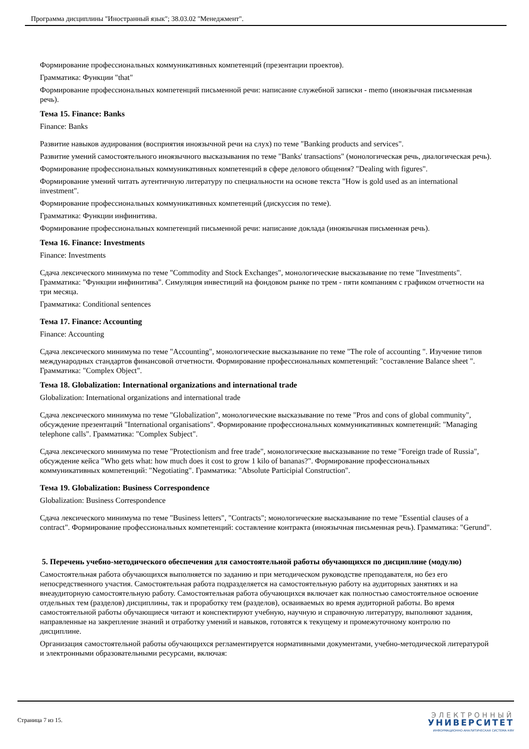Программа дисциплины "Иностранный язык"; 38.03.02 "Менеджмент".
Формирование профессиональных коммуникативных компетенций (презентации проектов).
Грамматика: Функции "that"
Формирование профессиональных компетенций письменной речи: написание служебной записки - memo (иноязычная письменная речь).
Тема 15. Finance: Banks
Finance: Banks
Развитие навыков аудирования (восприятия иноязычной речи на слух) по теме "Banking products and services".
Развитие умений самостоятельного иноязычного высказывания по теме "Banks' transactions" (монологическая речь, диалогическая речь).
Формирование профессиональных коммуникативных компетенций в сфере делового общения? "Dealing with figures".
Формирование умений читать аутентичную литературу по специальности на основе текста "How is gold used as an international investment".
Формирование профессиональных коммуникативных компетенций (дискуссия по теме).
Грамматика: Функции инфинитива.
Формирование профессиональных компетенций письменной речи: написание доклада (иноязычная письменная речь).
Тема 16. Finance: Investments
Finance: Investments
Сдача лексического минимума по теме "Commodity and Stock Exchanges", монологические высказывание по теме "Investments". Грамматика: "Функции инфинитива". Симуляция инвестиций на фондовом рынке по трем - пяти компаниям с графиком отчетности на три месяца.
Грамматика: Conditional sentences
Тема 17. Finance: Accounting
Finance: Accounting
Сдача лексического минимума по теме "Accounting", монологические высказывание по теме "The role of accounting ". Изучение типов международных стандартов финансовой отчетности. Формирование профессиональных компетенций: "составление Balance sheet ". Грамматика: "Complex Object".
Тема 18. Globalization: International organizations and international trade
Globalization: International organizations and international trade
Сдача лексического минимума по теме "Globalization", монологические высказывание по теме "Pros and cons of global community", обсуждение презентаций "International organisations". Формирование профессиональных коммуникативных компетенций: "Managing telephone calls". Грамматика: "Complex Subject".
Сдача лексического минимума по теме "Protectionism and free trade", монологические высказывание по теме "Foreign trade of Russia", обсуждение кейса "Who gets what: how much does it cost to grow 1 kilo of bananas?". Формирование профессиональных коммуникативных компетенций: "Negotiating". Грамматика: "Absolute Participial Construction".
Тема 19. Globalization: Business Correspondence
Globalization: Business Correspondence
Сдача лексического минимума по теме "Business letters", "Contracts"; монологические высказывание по теме "Essential clauses of a contract". Формирование профессиональных компетенций: составление контракта (иноязычная письменная речь). Грамматика: "Gerund".
5. Перечень учебно-методического обеспечения для самостоятельной работы обучающихся по дисциплине (модулю)
Самостоятельная работа обучающихся выполняется по заданию и при методическом руководстве преподавателя, но без его непосредственного участия. Самостоятельная работа подразделяется на самостоятельную работу на аудиторных занятиях и на внеаудиторную самостоятельную работу. Самостоятельная работа обучающихся включает как полностью самостоятельное освоение отдельных тем (разделов) дисциплины, так и проработку тем (разделов), осваиваемых во время аудиторной работы. Во время самостоятельной работы обучающиеся читают и конспектируют учебную, научную и справочную литературу, выполняют задания, направленные на закрепление знаний и отработку умений и навыков, готовятся к текущему и промежуточному контролю по дисциплине.
Организация самостоятельной работы обучающихся регламентируется нормативными документами, учебно-методической литературой и электронными образовательными ресурсами, включая:
Страница 7 из 15.
ЭЛЕКТРОННЫЙ
УНИВЕРСИТЕТ
ИНФОРМАЦИОННО-АНАЛИТИЧЕСКАЯ СИСТЕМА КФУ